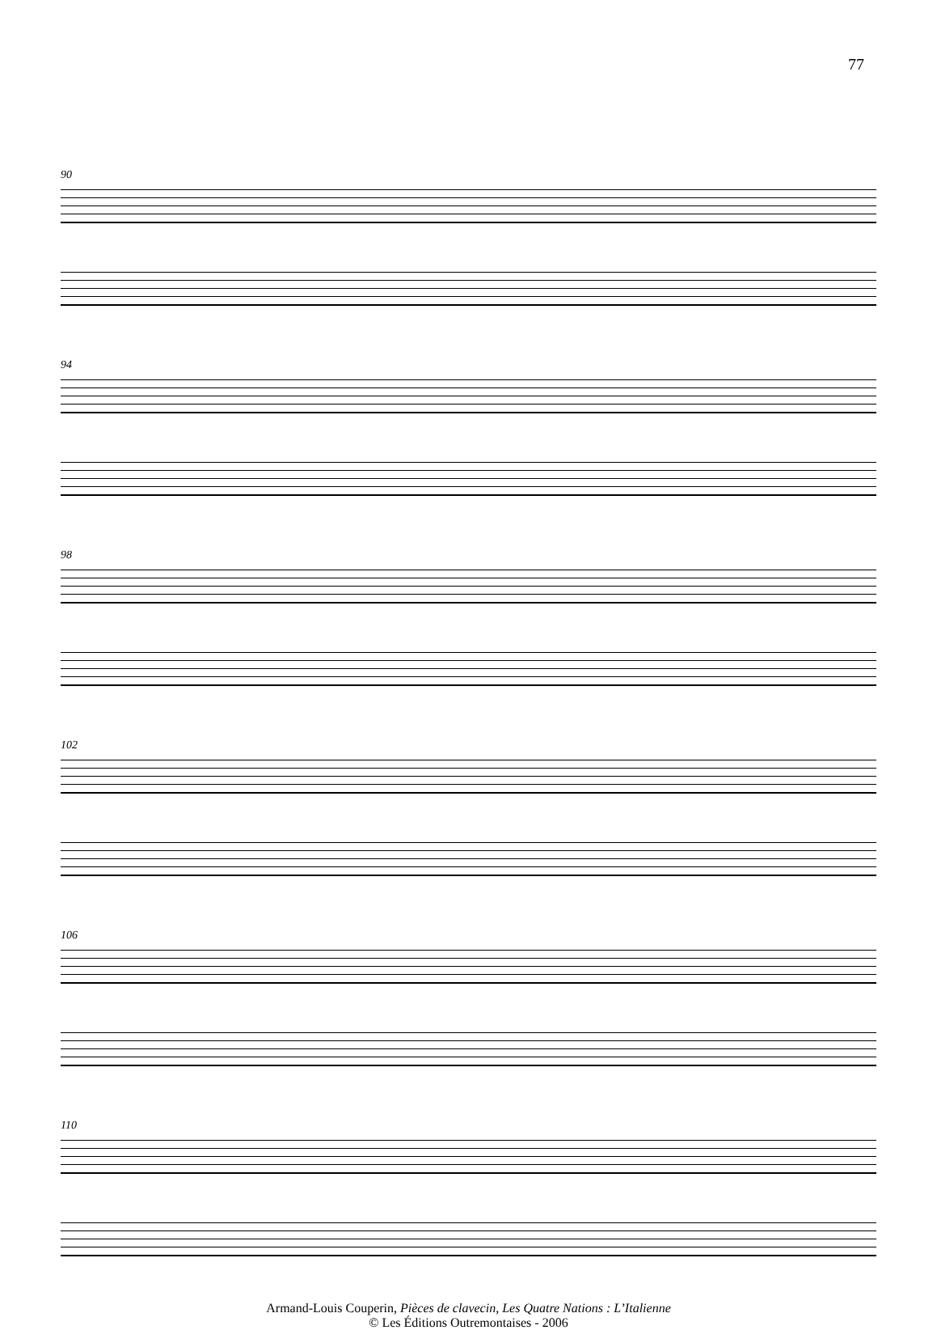77
90
94
98
102
106
110
Armand-Louis Couperin, Pièces de clavecin, Les Quatre Nations : L’Italienne
© Les Éditions Outremontaises - 2006